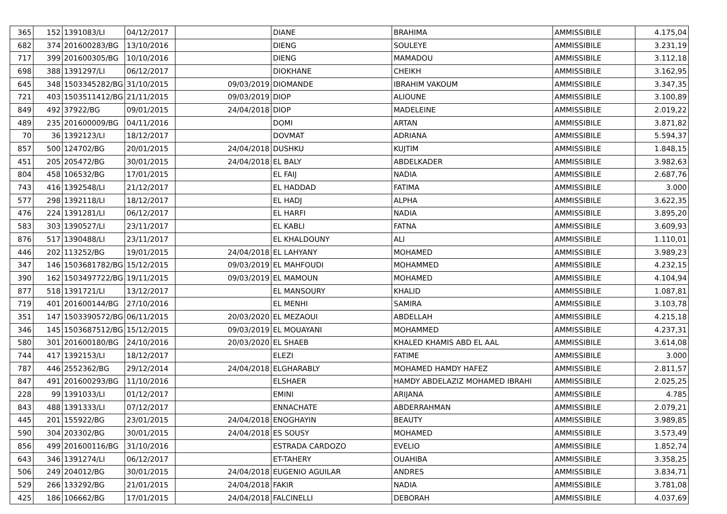| 365 | 152 | 1391083/LI | 04/12/2017 | | DIANE | BRAHIMA | AMMISSIBILE | 4.175,04 |
| 682 | 374 | 201600283/BG | 13/10/2016 | | DIENG | SOULEYE | AMMISSIBILE | 3.231,19 |
| 717 | 399 | 201600305/BG | 10/10/2016 | | DIENG | MAMADOU | AMMISSIBILE | 3.112,18 |
| 698 | 388 | 1391297/LI | 06/12/2017 | | DIOKHANE | CHEIKH | AMMISSIBILE | 3.162,95 |
| 645 | 348 | 1503345282/BG | 31/10/2015 | 09/03/2019 | DIOMANDE | IBRAHIM VAKOUM | AMMISSIBILE | 3.347,35 |
| 721 | 403 | 1503511412/BG | 21/11/2015 | 09/03/2019 | DIOP | ALIOUNE | AMMISSIBILE | 3.100,89 |
| 849 | 492 | 37922/BG | 09/01/2015 | 24/04/2018 | DIOP | MADELEINE | AMMISSIBILE | 2.019,22 |
| 489 | 235 | 201600009/BG | 04/11/2016 | | DOMI | ARTAN | AMMISSIBILE | 3.871,82 |
| 70 | 36 | 1392123/LI | 18/12/2017 | | DOVMAT | ADRIANA | AMMISSIBILE | 5.594,37 |
| 857 | 500 | 124702/BG | 20/01/2015 | 24/04/2018 | DUSHKU | KUJTIM | AMMISSIBILE | 1.848,15 |
| 451 | 205 | 205472/BG | 30/01/2015 | 24/04/2018 | EL BALY | ABDELKADER | AMMISSIBILE | 3.982,63 |
| 804 | 458 | 106532/BG | 17/01/2015 | | EL FAIJ | NADIA | AMMISSIBILE | 2.687,76 |
| 743 | 416 | 1392548/LI | 21/12/2017 | | EL HADDAD | FATIMA | AMMISSIBILE | 3.000 |
| 577 | 298 | 1392118/LI | 18/12/2017 | | EL HADJ | ALPHA | AMMISSIBILE | 3.622,35 |
| 476 | 224 | 1391281/LI | 06/12/2017 | | EL HARFI | NADIA | AMMISSIBILE | 3.895,20 |
| 583 | 303 | 1390527/LI | 23/11/2017 | | EL KABLI | FATNA | AMMISSIBILE | 3.609,93 |
| 876 | 517 | 1390488/LI | 23/11/2017 | | EL KHALDOUNY | ALI | AMMISSIBILE | 1.110,01 |
| 446 | 202 | 113252/BG | 19/01/2015 | 24/04/2018 | EL LAHYANY | MOHAMED | AMMISSIBILE | 3.989,23 |
| 347 | 146 | 1503681782/BG | 15/12/2015 | 09/03/2019 | EL MAHFOUDI | MOHAMMED | AMMISSIBILE | 4.232,15 |
| 390 | 162 | 1503497722/BG | 19/11/2015 | 09/03/2019 | EL MAMOUN | MOHAMED | AMMISSIBILE | 4.104,94 |
| 877 | 518 | 1391721/LI | 13/12/2017 | | EL MANSOURY | KHALID | AMMISSIBILE | 1.087,81 |
| 719 | 401 | 201600144/BG | 27/10/2016 | | EL MENHI | SAMIRA | AMMISSIBILE | 3.103,78 |
| 351 | 147 | 1503390572/BG | 06/11/2015 | 20/03/2020 | EL MEZAOUI | ABDELLAH | AMMISSIBILE | 4.215,18 |
| 346 | 145 | 1503687512/BG | 15/12/2015 | 09/03/2019 | EL MOUAYANI | MOHAMMED | AMMISSIBILE | 4.237,31 |
| 580 | 301 | 201600180/BG | 24/10/2016 | 20/03/2020 | EL SHAEB | KHALED KHAMIS ABD EL AAL | AMMISSIBILE | 3.614,08 |
| 744 | 417 | 1392153/LI | 18/12/2017 | | ELEZI | FATIME | AMMISSIBILE | 3.000 |
| 787 | 446 | 2552362/BG | 29/12/2014 | 24/04/2018 | ELGHARABLY | MOHAMED HAMDY HAFEZ | AMMISSIBILE | 2.811,57 |
| 847 | 491 | 201600293/BG | 11/10/2016 | | ELSHAER | HAMDY ABDELAZIZ MOHAMED IBRAHI | AMMISSIBILE | 2.025,25 |
| 228 | 99 | 1391033/LI | 01/12/2017 | | EMINI | ARIJANA | AMMISSIBILE | 4.785 |
| 843 | 488 | 1391333/LI | 07/12/2017 | | ENNACHATE | ABDERRAHMAN | AMMISSIBILE | 2.079,21 |
| 445 | 201 | 155922/BG | 23/01/2015 | 24/04/2018 | ENOGHAYIN | BEAUTY | AMMISSIBILE | 3.989,85 |
| 590 | 304 | 203302/BG | 30/01/2015 | 24/04/2018 | ES SOUSY | MOHAMED | AMMISSIBILE | 3.573,49 |
| 856 | 499 | 201600116/BG | 31/10/2016 | | ESTRADA CARDOZO | EVELIO | AMMISSIBILE | 1.852,74 |
| 643 | 346 | 1391274/LI | 06/12/2017 | | ET-TAHERY | OUAHIBA | AMMISSIBILE | 3.358,25 |
| 506 | 249 | 204012/BG | 30/01/2015 | 24/04/2018 | EUGENIO AGUILAR | ANDRES | AMMISSIBILE | 3.834,71 |
| 529 | 266 | 133292/BG | 21/01/2015 | 24/04/2018 | FAKIR | NADIA | AMMISSIBILE | 3.781,08 |
| 425 | 186 | 106662/BG | 17/01/2015 | 24/04/2018 | FALCINELLI | DEBORAH | AMMISSIBILE | 4.037,69 |